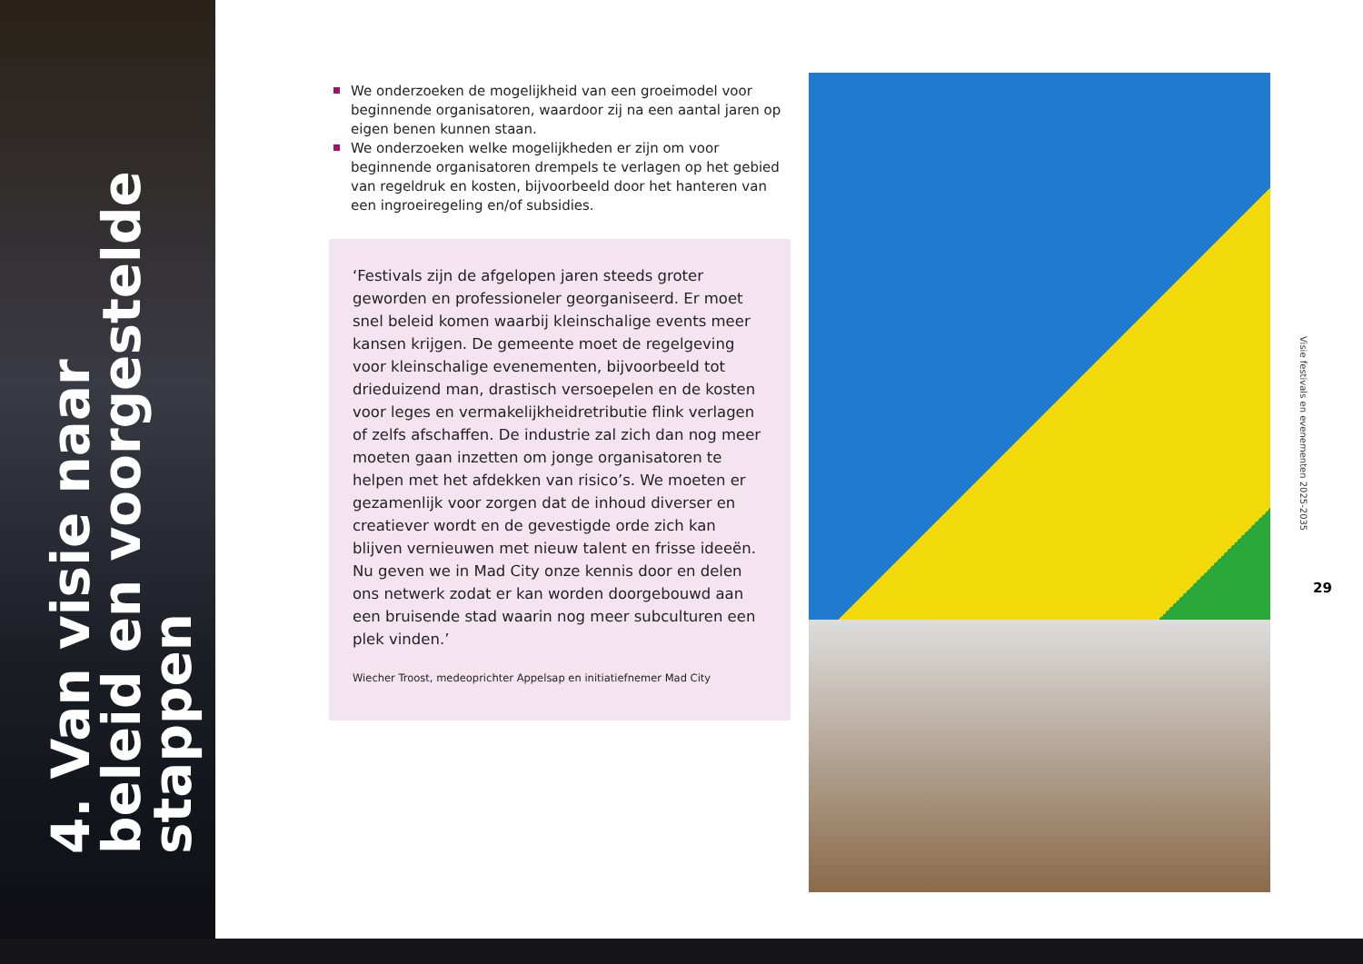4. Van visie naar beleid en voorgestelde stappen
We onderzoeken de mogelijkheid van een groeimodel voor beginnende organisatoren, waardoor zij na een aantal jaren op eigen benen kunnen staan.
We onderzoeken welke mogelijkheden er zijn om voor beginnende organisatoren drempels te verlagen op het gebied van regeldruk en kosten, bijvoorbeeld door het hanteren van een ingroeiregeling en/of subsidies.
‘Festivals zijn de afgelopen jaren steeds groter geworden en professioneler georganiseerd. Er moet snel beleid komen waarbij kleinschalige events meer kansen krijgen. De gemeente moet de regelgeving voor kleinschalige evenementen, bijvoorbeeld tot drieduizend man, drastisch versoepelen en de kosten voor leges en vermakelijkheidretributie flink verlagen of zelfs afschaffen. De industrie zal zich dan nog meer moeten gaan inzetten om jonge organisatoren te helpen met het afdekken van risico’s. We moeten er gezamenlijk voor zorgen dat de inhoud diverser en creatiever wordt en de gevestigde orde zich kan blijven vernieuwen met nieuw talent en frisse ideeën. Nu geven we in Mad City onze kennis door en delen ons netwerk zodat er kan worden doorgebouwd aan een bruisende stad waarin nog meer subculturen een plek vinden.’
Wiecher Troost, medeoprichter Appelsap en initiatiefnemer Mad City
Visie festivals en evenementen 2025-2035
29